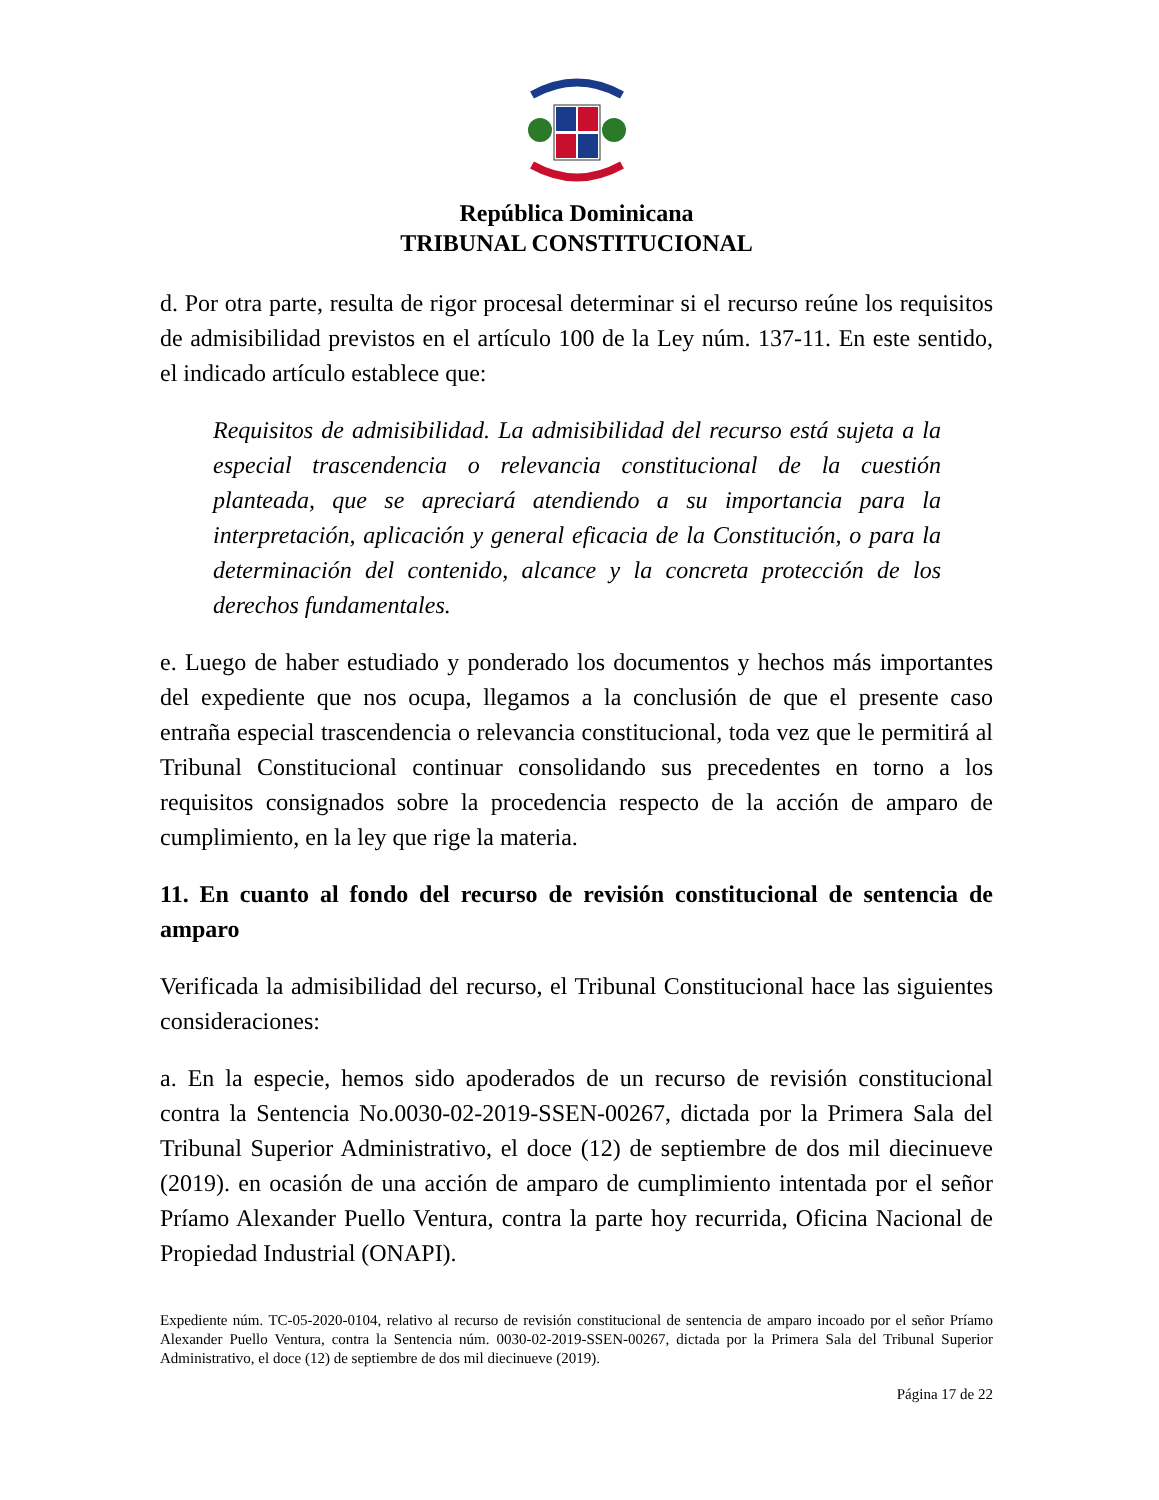República Dominicana
TRIBUNAL CONSTITUCIONAL
d. Por otra parte, resulta de rigor procesal determinar si el recurso reúne los requisitos de admisibilidad previstos en el artículo 100 de la Ley núm. 137-11. En este sentido, el indicado artículo establece que:
Requisitos de admisibilidad. La admisibilidad del recurso está sujeta a la especial trascendencia o relevancia constitucional de la cuestión planteada, que se apreciará atendiendo a su importancia para la interpretación, aplicación y general eficacia de la Constitución, o para la determinación del contenido, alcance y la concreta protección de los derechos fundamentales.
e. Luego de haber estudiado y ponderado los documentos y hechos más importantes del expediente que nos ocupa, llegamos a la conclusión de que el presente caso entraña especial trascendencia o relevancia constitucional, toda vez que le permitirá al Tribunal Constitucional continuar consolidando sus precedentes en torno a los requisitos consignados sobre la procedencia respecto de la acción de amparo de cumplimiento, en la ley que rige la materia.
11. En cuanto al fondo del recurso de revisión constitucional de sentencia de amparo
Verificada la admisibilidad del recurso, el Tribunal Constitucional hace las siguientes consideraciones:
a. En la especie, hemos sido apoderados de un recurso de revisión constitucional contra la Sentencia No.0030-02-2019-SSEN-00267, dictada por la Primera Sala del Tribunal Superior Administrativo, el doce (12) de septiembre de dos mil diecinueve (2019). en ocasión de una acción de amparo de cumplimiento intentada por el señor Príamo Alexander Puello Ventura, contra la parte hoy recurrida, Oficina Nacional de Propiedad Industrial (ONAPI).
Expediente núm. TC-05-2020-0104, relativo al recurso de revisión constitucional de sentencia de amparo incoado por el señor Príamo Alexander Puello Ventura, contra la Sentencia núm. 0030-02-2019-SSEN-00267, dictada por la Primera Sala del Tribunal Superior Administrativo, el doce (12) de septiembre de dos mil diecinueve (2019).
Página 17 de 22